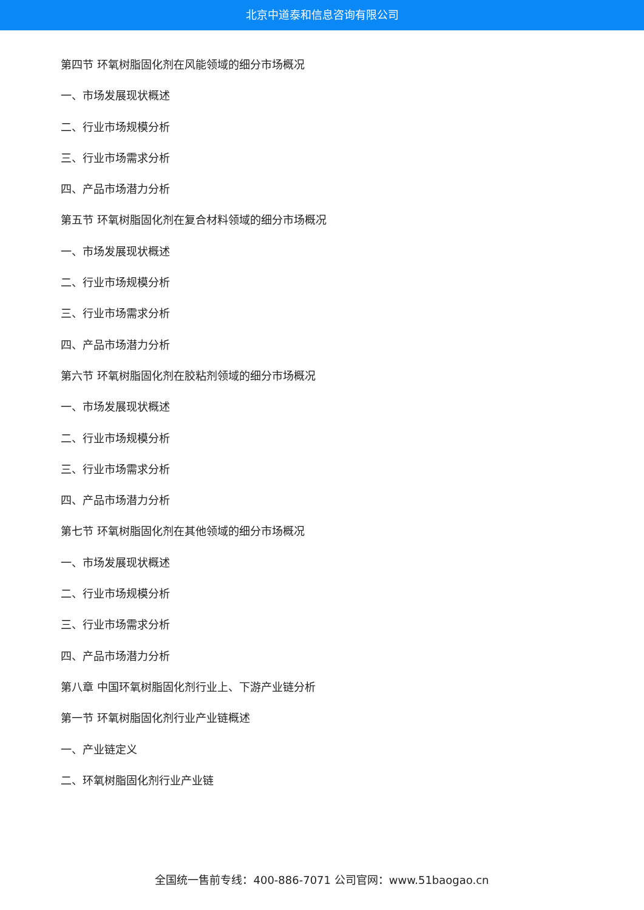北京中道泰和信息咨询有限公司
第四节 环氧树脂固化剂在风能领域的细分市场概况
一、市场发展现状概述
二、行业市场规模分析
三、行业市场需求分析
四、产品市场潜力分析
第五节 环氧树脂固化剂在复合材料领域的细分市场概况
一、市场发展现状概述
二、行业市场规模分析
三、行业市场需求分析
四、产品市场潜力分析
第六节 环氧树脂固化剂在胶粘剂领域的细分市场概况
一、市场发展现状概述
二、行业市场规模分析
三、行业市场需求分析
四、产品市场潜力分析
第七节 环氧树脂固化剂在其他领域的细分市场概况
一、市场发展现状概述
二、行业市场规模分析
三、行业市场需求分析
四、产品市场潜力分析
第八章 中国环氧树脂固化剂行业上、下游产业链分析
第一节 环氧树脂固化剂行业产业链概述
一、产业链定义
二、环氧树脂固化剂行业产业链
全国统一售前专线：400-886-7071 公司官网：www.51baogao.cn